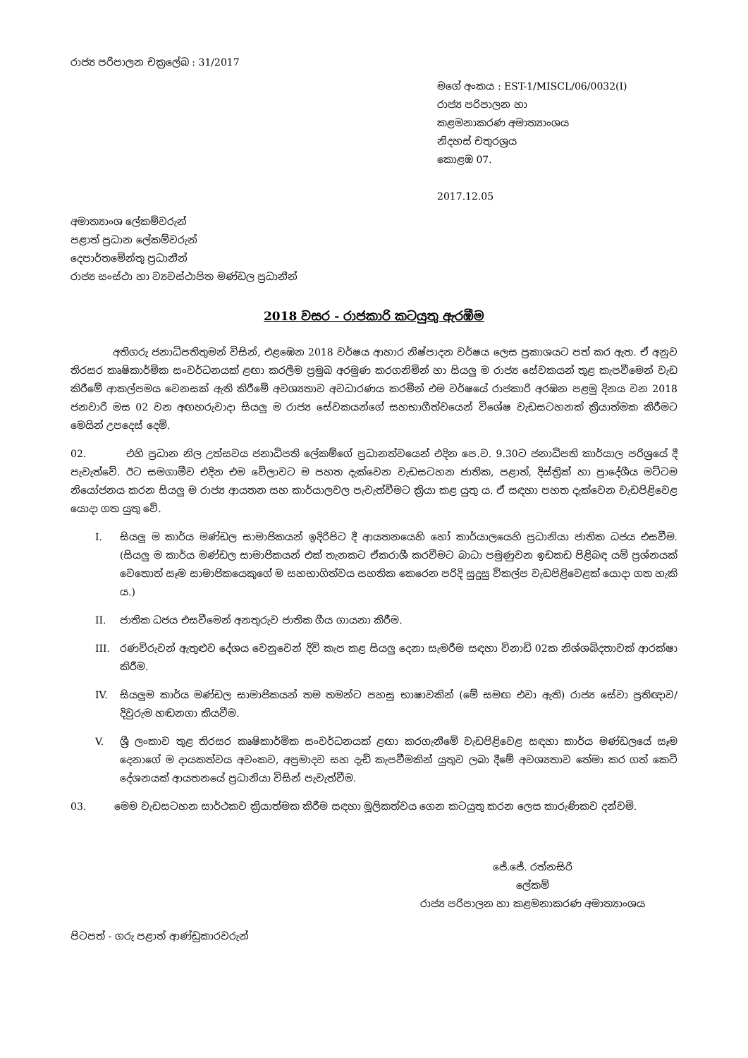රාජ්‍ය පරිපාලන චක්‍රලේඛ : 31/2017
මගේ අංකය : EST-1/MISCL/06/0032(I)
රාජ්‍ය පරිපාලන හා
කළමනාකරණ අමාත්‍යාංශය
නිදහස් චතුරශ්‍රය
කොළඹ 07.
2017.12.05
අමාත්‍යාංශ ලේකම්වරුන්
පළාත් ප්‍රධාන ලේකම්වරුන්
දෙපාර්තමේන්තු ප්‍රධානීන්
රාජ්‍ය සංස්ථා හා ව්‍යවස්ථාපිත මණ්ඩල ප්‍රධානීන්
2018 වසර - රාජකාරි කටයුතු ඇරඹීම
අතිගරු ජනාධිපතිතුමන් විසින්, එළඹෙන 2018 වර්ෂය ආහාර නිෂ්පාදන වර්ෂය ලෙස ප්‍රකාශයට පත් කර ඇත. ඒ අනුව තිරසර කෘෂිකාර්මික සංවර්ධනයක් ළඟා කරලීම ප්‍රමුඛ අරමුණ කරගනිමින් හා සියලු ම රාජ්‍ය සේවකයන් තුළ කැපවීමෙන් වැඩ කිරීමේ ආකල්පමය වෙනසක් ඇති කිරීමේ අවශ්‍යතාව අවධාරණය කරමින් එම වර්ෂයේ රාජකාරි අරඹන පළමු දිනය වන 2018 ජනවාරි මස 02 වන අඟහරුවාදා සියලු ම රාජ්‍ය සේවකයන්ගේ සහභාගීත්වයෙන් විශේෂ වැඩසටහනක් ක්‍රියාත්මක කිරීමට මෙයින් උපදෙස් දෙමි.
02. එහි ප්‍රධාන නිල උත්සවය ජනාධිපති ලේකම්ගේ ප්‍රධානත්වයෙන් එදින පෙ.ව. 9.30ට ජනාධිපති කාර්යාල පරිශ්‍රයේ දී පැවැත්වේ. ඊට සමගාමීව එදින එම වේලාවට ම පහත දැක්වෙන වැඩසටහන ජාතික, පළාත්, දිස්ත්‍රික් හා ප්‍රාදේශීය මට්ටම නියෝජනය කරන සියලු ම රාජ්‍ය ආයතන සහ කාර්යාලවල පැවැත්වීමට ක්‍රියා කළ යුතු ය. ඒ සඳහා පහත දැක්වෙන වැඩපිළිවෙළ යොදා ගත යුතු වේ.
I. සියලු ම කාර්ය මණ්ඩල සාමාජිකයන් ඉදිරිපිට දී ආයතනයෙහි හෝ කාර්යාලයෙහි ප්‍රධානියා ජාතික ධජය එසවීම. (සියලු ම කාර්ය මණ්ඩල සාමාජිකයන් එක් තැනකට ඒකරාශී කරවීමට බාධා පමුණුවන ඉඩකඩ පිළිබඳ යම් ප්‍රශ්නයක් වෙතොත් සෑම සාමාජිකයෙකුගේ ම සහභාගිත්වය සහතික කෙරෙන පරිදි සුදුසු විකල්ප වැඩපිළිවෙළක් යොදා ගත හැකි ය.)
II. ජාතික ධජය එසවීමෙන් අනතුරුව ජාතික ගීය ගායනා කිරීම.
III. රණවිරුවන් ඇතුළුව දේශය වෙනුවෙන් දිවි කැප කළ සියලු දෙනා සැමරීම සඳහා විනාඩි 02ක නිශ්ශබ්දතාවක් ආරක්ෂා කිරීම.
IV. සියලුම කාර්ය මණ්ඩල සාමාජිකයන් තම තමන්ට පහසු භාෂාවකින් (මේ සමඟ එවා ඇති) රාජ්‍ය සේවා ප්‍රතිඥාව/ දිවුරුම හඬනගා කියවීම.
V. ශ්‍රී ලංකාව තුළ තිරසර කෘෂිකාර්මික සංවර්ධනයක් ළඟා කරගැනීමේ වැඩපිළිවෙළ සඳහා කාර්ය මණ්ඩලයේ සෑම දෙනාගේ ම දායකත්වය අවංකව, අප්‍රමාදව සහ දැඩි කැපවීමකින් යුතුව ලබා දීමේ අවශ්‍යතාව තේමා කර ගත් කෙටි දේශනයක් ආයතනයේ ප්‍රධානියා විසින් පැවැත්වීම.
03. මෙම වැඩසටහන සාර්ථකව ක්‍රියාත්මක කිරීම සඳහා මූලිකත්වය ගෙන කටයුතු කරන ලෙස කාරුණිකව දන්වමි.
ජේ.ජේ. රත්නසිරි
ලේකම්
රාජ්‍ය පරිපාලන හා කළමනාකරණ අමාත්‍යාංශය
පිටපත් - ගරු පළාත් ආණ්ඩුකාරවරුන්